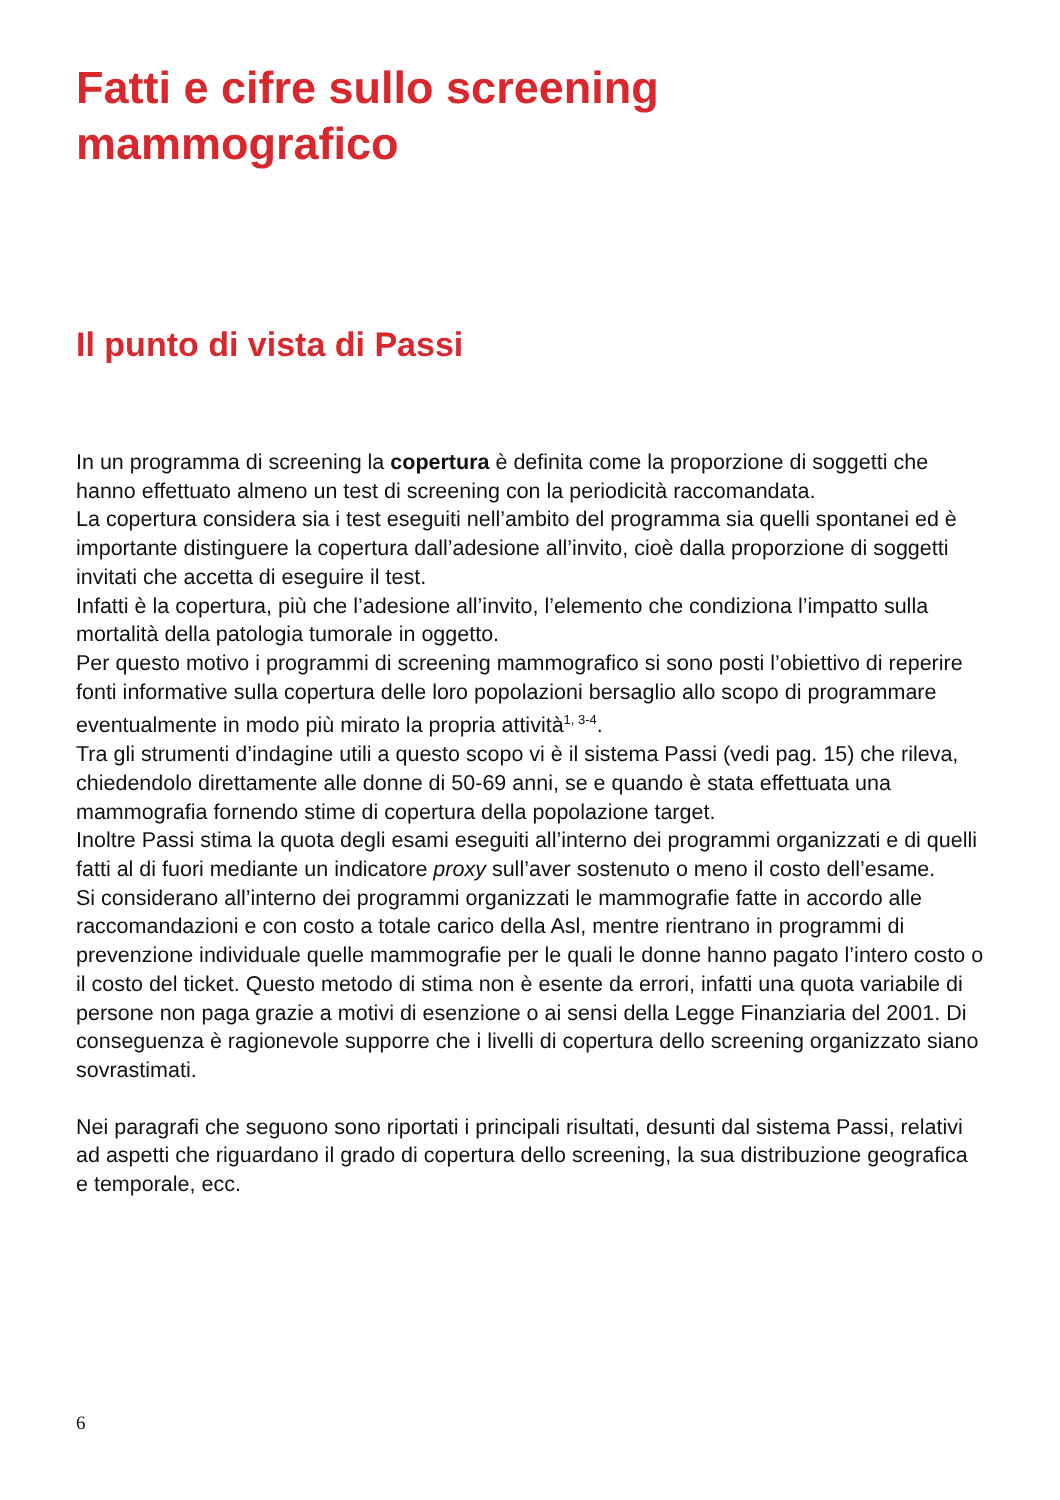Fatti e cifre sullo screening mammografico
Il punto di vista di Passi
In un programma di screening la copertura è definita come la proporzione di soggetti che hanno effettuato almeno un test di screening con la periodicità raccomandata.
La copertura considera sia i test eseguiti nell’ambito del programma sia quelli spontanei ed è importante distinguere la copertura dall’adesione all’invito, cioè dalla proporzione di soggetti invitati che accetta di eseguire il test.
Infatti è la copertura, più che l’adesione all’invito, l’elemento che condiziona l’impatto sulla mortalità della patologia tumorale in oggetto.
Per questo motivo i programmi di screening mammografico si sono posti l’obiettivo di reperire fonti informative sulla copertura delle loro popolazioni bersaglio allo scopo di programmare eventualmente in modo più mirato la propria attività<sup>1, 3-4</sup>.
Tra gli strumenti d’indagine utili a questo scopo vi è il sistema Passi (vedi pag. 15) che rileva, chiedendolo direttamente alle donne di 50-69 anni, se e quando è stata effettuata una mammografia fornendo stime di copertura della popolazione target.
Inoltre Passi stima la quota degli esami eseguiti all’interno dei programmi organizzati e di quelli fatti al di fuori mediante un indicatore proxy sull’aver sostenuto o meno il costo dell’esame.
Si considerano all’interno dei programmi organizzati le mammografie fatte in accordo alle raccomandazioni e con costo a totale carico della Asl, mentre rientrano in programmi di prevenzione individuale quelle mammografie per le quali le donne hanno pagato l’intero costo o il costo del ticket. Questo metodo di stima non è esente da errori, infatti una quota variabile di persone non paga grazie a motivi di esenzione o ai sensi della Legge Finanziaria del 2001. Di conseguenza è ragionevole supporre che i livelli di copertura dello screening organizzato siano sovrastimati.
Nei paragrafi che seguono sono riportati i principali risultati, desunti dal sistema Passi, relativi ad aspetti che riguardano il grado di copertura dello screening, la sua distribuzione geografica e temporale, ecc.
6